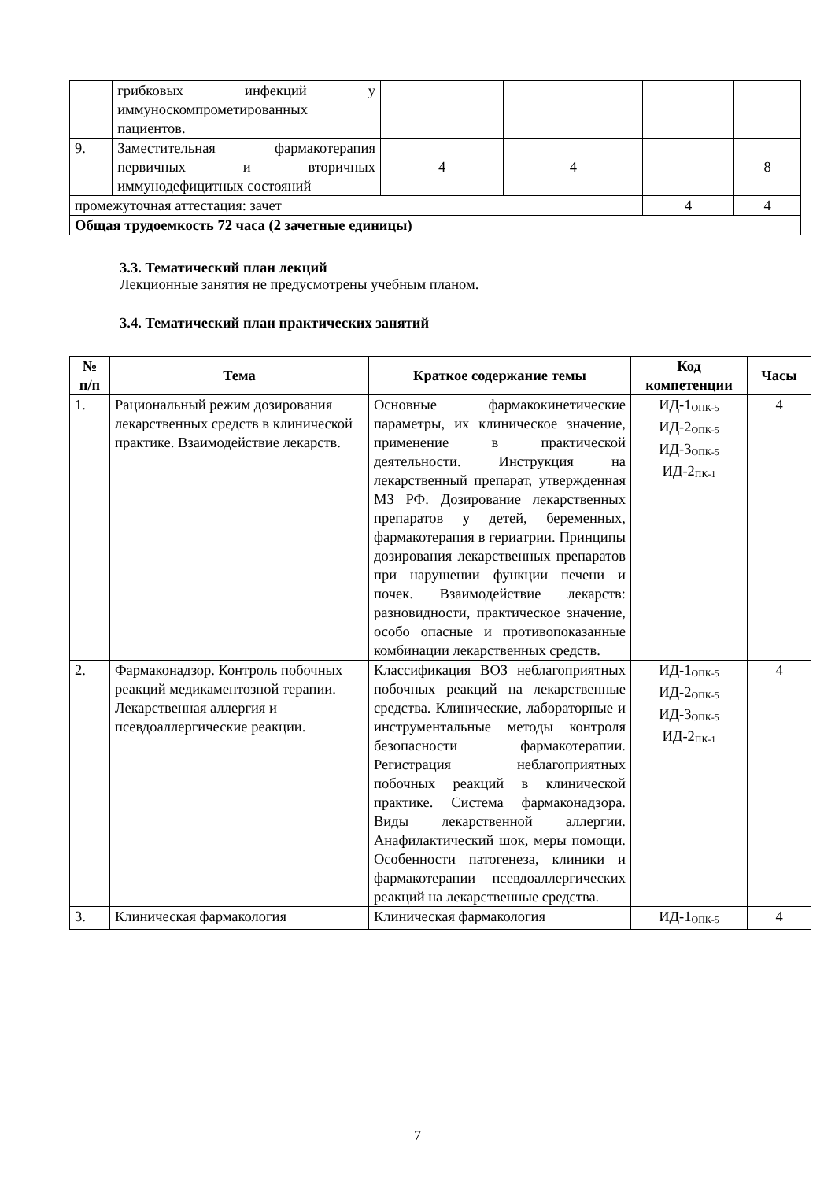| | грибковых инфекций у иммуноскомпрометированных пациентов. | | | | |
| 9. | Заместительная фармакотерапия первичных и вторичных иммунодефицитных состояний | 4 | 4 | | 8 |
| промежуточная аттестация: зачет | | | | 4 | 4 |
| Общая трудоемкость 72 часа (2 зачетные единицы) | | | | | |
3.3. Тематический план лекций
Лекционные занятия не предусмотрены учебным планом.
3.4. Тематический план практических занятий
| № п/п | Тема | Краткое содержание темы | Код компетенции | Часы |
| --- | --- | --- | --- | --- |
| 1. | Рациональный режим дозирования лекарственных средств в клинической практике. Взаимодействие лекарств. | Основные фармакокинетические параметры, их клиническое значение, применение в практической деятельности. Инструкция на лекарственный препарат, утвержденная МЗ РФ. Дозирование лекарственных препаратов у детей, беременных, фармакотерапия в гериатрии. Принципы дозирования лекарственных препаратов при нарушении функции печени и почек. Взаимодействие лекарств: разновидности, практическое значение, особо опасные и противопоказанные комбинации лекарственных средств. | ИД-1<sub>ОПК-5</sub> ИД-2<sub>ОПК-5</sub> ИД-3<sub>ОПК-5</sub> ИД-2<sub>ПК-1</sub> | 4 |
| 2. | Фармаконадзор. Контроль побочных реакций медикаментозной терапии. Лекарственная аллергия и псевдоаллергические реакции. | Классификация ВОЗ неблагоприятных побочных реакций на лекарственные средства. Клинические, лабораторные и инструментальные методы контроля безопасности фармакотерапии. Регистрация неблагоприятных побочных реакций в клинической практике. Система фармаконадзора. Виды лекарственной аллергии. Анафилактический шок, меры помощи. Особенности патогенеза, клиники и фармакотерапии псевдоаллергических реакций на лекарственные средства. | ИД-1<sub>ОПК-5</sub> ИД-2<sub>ОПК-5</sub> ИД-3<sub>ОПК-5</sub> ИД-2<sub>ПК-1</sub> | 4 |
| 3. | Клиническая фармакология | Клиническая фармакология | ИД-1<sub>ОПК-5</sub> | 4 |
7